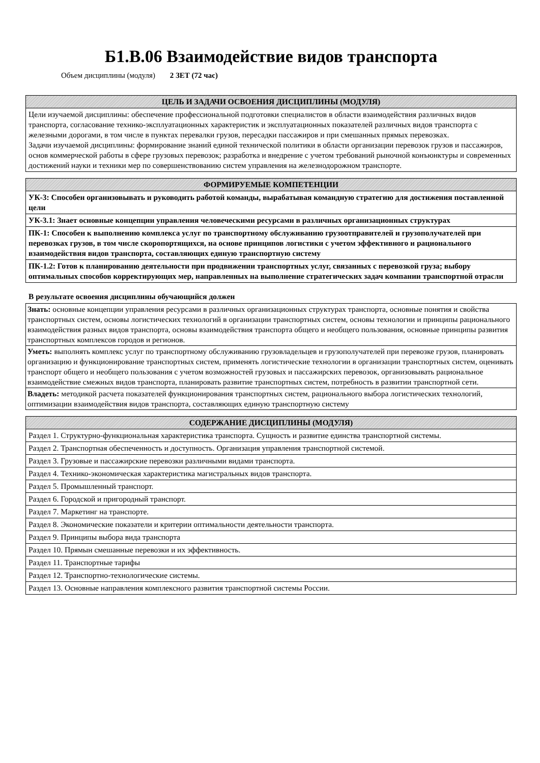Б1.В.06 Взаимодействие видов транспорта
Объем дисциплины (модуля) 2 ЗЕТ (72 час)
| ЦЕЛЬ И ЗАДАЧИ ОСВОЕНИЯ ДИСЦИПЛИНЫ (МОДУЛЯ) |
| --- |
| Цели изучаемой дисциплины: обеспечение профессиональной подготовки специалистов в области взаимодействия различных видов транспорта, согласование технико-эксплуатационных характеристик и эксплуатационных показателей различных видов транспорта с железными дорогами, в том числе в пунктах перевалки грузов, пересадки пассажиров и при смешанных прямых перевозках. Задачи изучаемой дисциплины: формирование знаний единой технической политики в области организации перевозок грузов и пассажиров, основ коммерческой работы в сфере грузовых перевозок; разработка и внедрение с учетом требований рыночной конъюнктуры и современных достижений науки и техники мер по совершенствованию систем управления на железнодорожном транспорте. |
| ФОРМИРУЕМЫЕ КОМПЕТЕНЦИИ |
| --- |
| УК-3: Способен организовывать и руководить работой команды, вырабатывая командную стратегию для достижения поставленной цели |
| УК-3.1: Знает основные концепции управления человеческими ресурсами в различных организационных структурах |
| ПК-1: Способен к выполнению комплекса услуг по транспортному обслуживанию грузоотправителей и грузополучателей при перевозках грузов, в том числе скоропортящихся, на основе принципов логистики с учетом эффективного и рационального взаимодействия видов транспорта, составляющих единую транспортную систему |
| ПК-1.2: Готов к планированию деятельности при продвижении транспортных услуг, связанных с перевозкой груза; выбору оптимальных способов корректирующих мер, направленных на выполнение стратегических задач компании транспортной отрасли |
В результате освоения дисциплины обучающийся должен
| Знать: основные концепции управления ресурсами в различных организационных структурах транспорта, основные понятия и свойства транспортных систем, основы логистических технологий в организации транспортных систем, основы технологии и принципы рационального взаимодействия разных видов транспорта, основы взаимодействия транспорта общего и необщего пользования, основные принципы развития транспортных комплексов городов и регионов. |
| Уметь: выполнять комплекс услуг по транспортному обслуживанию грузовладельцев и грузополучателей при перевозке грузов, планировать организацию и функционирование транспортных систем, применять логистические технологии в организации транспортных систем, оценивать транспорт общего и необщего пользования с учетом возможностей грузовых и пассажирских перевозок, организовывать рациональное взаимодействие смежных видов транспорта, планировать развитие транспортных систем, потребность в развитии транспортной сети. |
| Владеть: методикой расчета показателей функционирования транспортных систем, рационального выбора логистических технологий, оптимизации взаимодействия видов транспорта, составляющих единую транспортную систему |
| СОДЕРЖАНИЕ ДИСЦИПЛИНЫ (МОДУЛЯ) |
| --- |
| Раздел 1. Структурно-функциональная характеристика транспорта. Сущность и развитие единства транспортной системы. |
| Раздел 2. Транспортная обеспеченность и доступность. Организация управления транспортной системой. |
| Раздел 3. Грузовые и пассажирские перевозки различными видами транспорта. |
| Раздел 4. Технико-экономическая характеристика магистральных видов транспорта. |
| Раздел 5. Промышленный транспорт. |
| Раздел 6. Городской и пригородный транспорт. |
| Раздел 7. Маркетинг на транспорте. |
| Раздел 8. Экономические показатели и критерии оптимальности деятельности транспорта. |
| Раздел 9. Принципы выбора вида транспорта |
| Раздел 10. Прямын смешанные перевозки и их эффективность. |
| Раздел 11. Транспортные тарифы |
| Раздел 12. Транспортно-технологические системы. |
| Раздел 13. Основные направления комплексного развития транспортной системы России. |